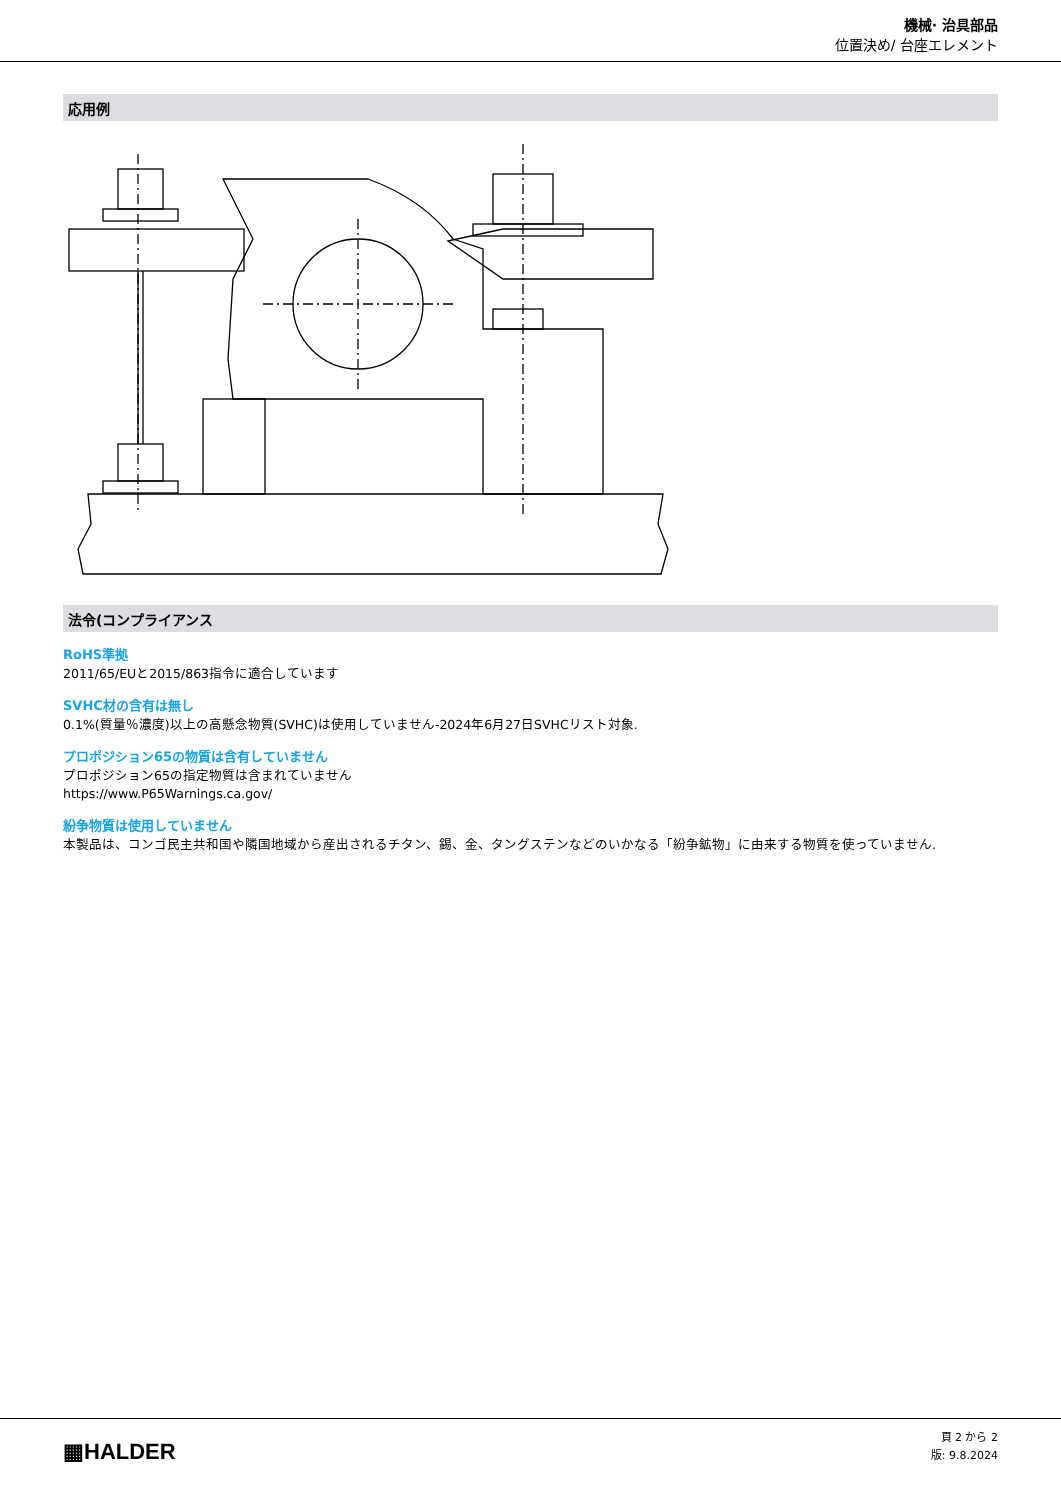機械· 治具部品
位置決め/ 台座エレメント
応用例
法令(コンプライアンス
RoHS準拠
2011/65/EUと2015/863指令に適合しています
SVHC材の含有は無し
0.1%(質量％濃度)以上の高懸念物質(SVHC)は使用していません-2024年6月27日SVHCリスト対象.
プロポジション65の物質は含有していません
プロポジション65の指定物質は含まれていません
https://www.P65Warnings.ca.gov/
紛争物質は使用していません
本製品は、コンゴ民主共和国や隣国地域から産出されるチタン、錫、金、タングステンなどのいかなる「紛争鉱物」に由来する物質を使っていません.
▦HALDER
頁 2 から 2
版: 9.8.2024